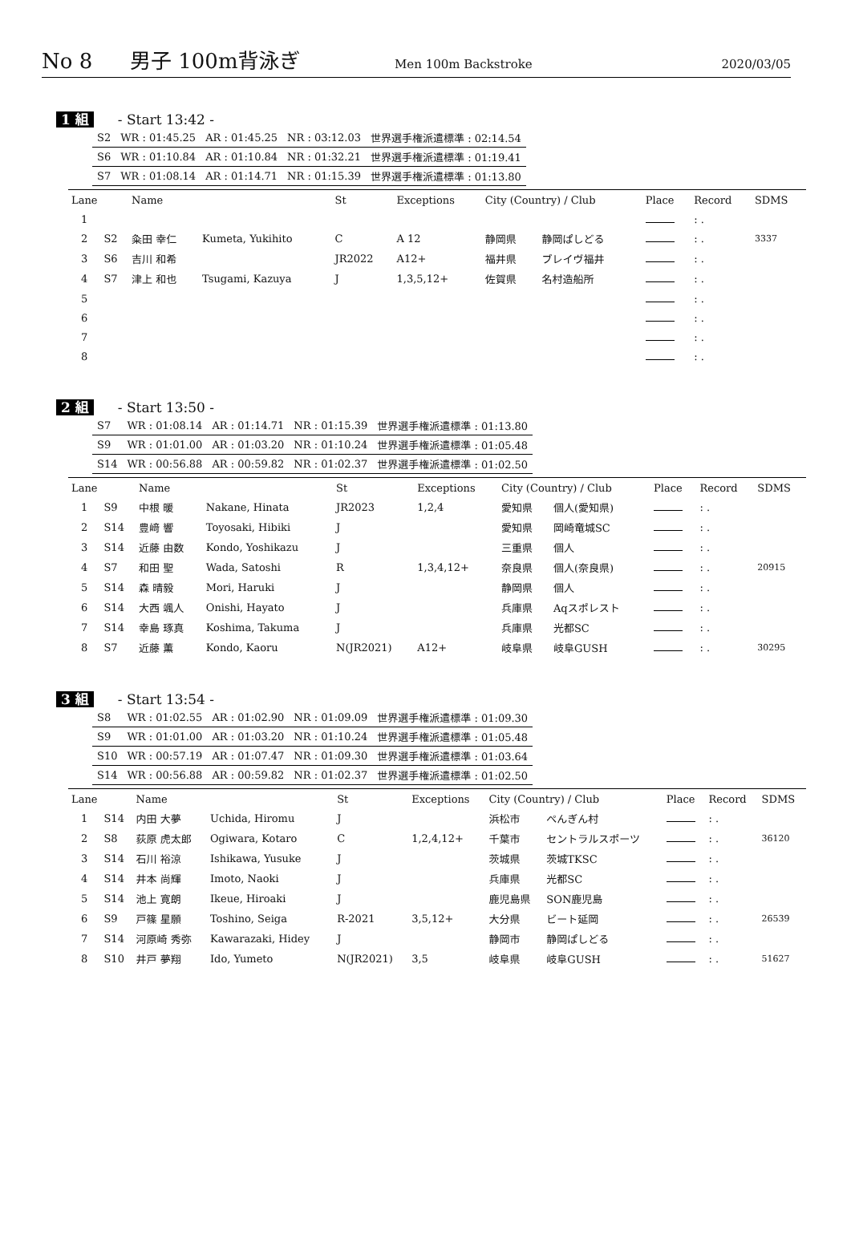No 8 男子 100m背泳ぎ Men 100m Backstroke 2020/03/05
1 組 - Start 13:42 -
| S2 | WR : 01:45.25 | AR : 01:45.25 | NR : 03:12.03 | 世界選手権派遣標準 : 02:14.54 |
| S6 | WR : 01:10.84 | AR : 01:10.84 | NR : 01:32.21 | 世界選手権派遣標準 : 01:19.41 |
| S7 | WR : 01:08.14 | AR : 01:14.71 | NR : 01:15.39 | 世界選手権派遣標準 : 01:13.80 |
| Lane | | Name | | St | Exceptions | City (Country) / Club | | Place | Record | SDMS |
| --- | --- | --- | --- | --- | --- | --- | --- | --- | --- | --- |
| 1 | | | | | | | | | : . | |
| 2 | S2 | 粂田 幸仁 | Kumeta, Yukihito | C | A 12 | 静岡県 | 静岡ぱしどる | | : . | 3337 |
| 3 | S6 | 吉川 和希 | | JR2022 | A12+ | 福井県 | ブレイヴ福井 | | : . | |
| 4 | S7 | 津上 和也 | Tsugami, Kazuya | J | 1,3,5,12+ | 佐賀県 | 名村造船所 | | : . | |
| 5 | | | | | | | | | : . | |
| 6 | | | | | | | | | : . | |
| 7 | | | | | | | | | : . | |
| 8 | | | | | | | | | : . | |
2 組 - Start 13:50 -
| S7 | WR : 01:08.14 | AR : 01:14.71 | NR : 01:15.39 | 世界選手権派遣標準 : 01:13.80 |
| S9 | WR : 01:01.00 | AR : 01:03.20 | NR : 01:10.24 | 世界選手権派遣標準 : 01:05.48 |
| S14 | WR : 00:56.88 | AR : 00:59.82 | NR : 01:02.37 | 世界選手権派遣標準 : 01:02.50 |
| Lane | | Name | | St | Exceptions | City (Country) / Club | | Place | Record | SDMS |
| --- | --- | --- | --- | --- | --- | --- | --- | --- | --- | --- |
| 1 | S9 | 中根 暖 | Nakane, Hinata | JR2023 | 1,2,4 | 愛知県 | 個人(愛知県) | | : . | |
| 2 | S14 | 豊﨑 響 | Toyosaki, Hibiki | J | | 愛知県 | 岡崎竜城SC | | : . | |
| 3 | S14 | 近藤 由数 | Kondo, Yoshikazu | J | | 三重県 | 個人 | | : . | |
| 4 | S7 | 和田 聖 | Wada, Satoshi | R | 1,3,4,12+ | 奈良県 | 個人(奈良県) | | : . | 20915 |
| 5 | S14 | 森 晴毅 | Mori, Haruki | J | | 静岡県 | 個人 | | : . | |
| 6 | S14 | 大西 颯人 | Onishi, Hayato | J | | 兵庫県 | Aqスポレスト | | : . | |
| 7 | S14 | 幸島 琢真 | Koshima, Takuma | J | | 兵庫県 | 光都SC | | : . | |
| 8 | S7 | 近藤 薫 | Kondo, Kaoru | N(JR2021) | A12+ | 岐阜県 | 岐阜GUSH | | : . | 30295 |
3 組 - Start 13:54 -
| S8 | WR : 01:02.55 | AR : 01:02.90 | NR : 01:09.09 | 世界選手権派遣標準 : 01:09.30 |
| S9 | WR : 01:01.00 | AR : 01:03.20 | NR : 01:10.24 | 世界選手権派遣標準 : 01:05.48 |
| S10 | WR : 00:57.19 | AR : 01:07.47 | NR : 01:09.30 | 世界選手権派遣標準 : 01:03.64 |
| S14 | WR : 00:56.88 | AR : 00:59.82 | NR : 01:02.37 | 世界選手権派遣標準 : 01:02.50 |
| Lane | | Name | | St | Exceptions | City (Country) / Club | | Place | Record | SDMS |
| --- | --- | --- | --- | --- | --- | --- | --- | --- | --- | --- |
| 1 | S14 | 内田 大夢 | Uchida, Hiromu | J | | 浜松市 | ぺんぎん村 | | : . | |
| 2 | S8 | 荻原 虎太郎 | Ogiwara, Kotaro | C | 1,2,4,12+ | 千葉市 | セントラルスポーツ | | : . | 36120 |
| 3 | S14 | 石川 裕涼 | Ishikawa, Yusuke | J | | 茨城県 | 茨城TKSC | | : . | |
| 4 | S14 | 井本 尚輝 | Imoto, Naoki | J | | 兵庫県 | 光都SC | | : . | |
| 5 | S14 | 池上 寛朗 | Ikeue, Hiroaki | J | | 鹿児島県 | SON鹿児島 | | : . | |
| 6 | S9 | 戸篠 星願 | Toshino, Seiga | R-2021 | 3,5,12+ | 大分県 | ビート延岡 | | : . | 26539 |
| 7 | S14 | 河原崎 秀弥 | Kawarazaki, Hidey | J | | 静岡市 | 静岡ぱしどる | | : . | |
| 8 | S10 | 井戸 夢翔 | Ido, Yumeto | N(JR2021) | 3,5 | 岐阜県 | 岐阜GUSH | | : . | 51627 |